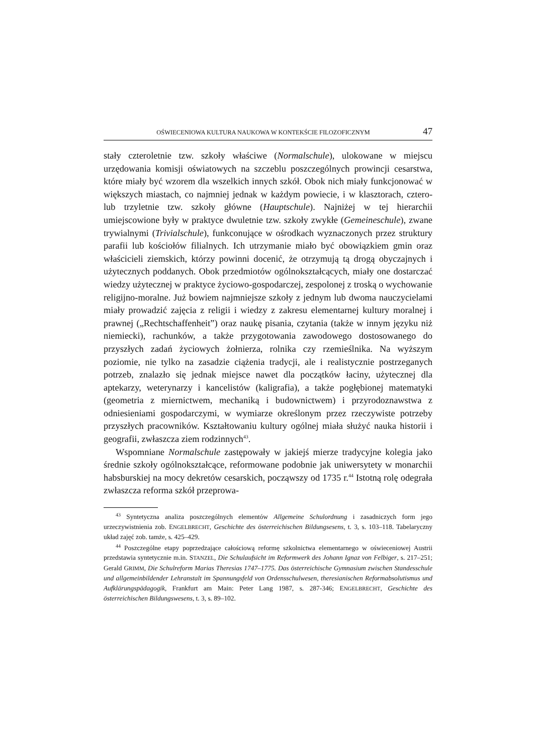OŚWIECENIOWA KULTURA NAUKOWA W KONTEKŚCIE FILOZOFICZNYM 47
stały czteroletnie tzw. szkoły właściwe (Normalschule), ulokowane w miejscu urzędowania komisji oświatowych na szczeblu poszczególnych prowincji cesarstwa, które miały być wzorem dla wszelkich innych szkół. Obok nich miały funkcjonować w większych miastach, co najmniej jednak w każdym powiecie, i w klasztorach, cztero- lub trzyletnie tzw. szkoły główne (Hauptschule). Najniżej w tej hierarchii umiejscowione były w praktyce dwuletnie tzw. szkoły zwykłe (Gemeineschule), zwane trywialnymi (Trivialschule), funkconujące w ośrodkach wyznaczonych przez struktury parafii lub kościołów filialnych. Ich utrzymanie miało być obowiązkiem gmin oraz właścicieli ziemskich, którzy powinni docenić, że otrzymują tą drogą obyczajnych i użytecznych poddanych. Obok przedmiotów ogólnokształcących, miały one dostarczać wiedzy użytecznej w praktyce życiowo-gospodarczej, zespolonej z troską o wychowanie religijno-moralne. Już bowiem najmniejsze szkoły z jednym lub dwoma nauczycielami miały prowadzić zajęcia z religii i wiedzy z zakresu elementarnej kultury moralnej i prawnej („Rechtschaffenheit”) oraz naukę pisania, czytania (także w innym języku niż niemiecki), rachunków, a także przygotowania zawodowego dostosowanego do przyszłych zadań życiowych żołnierza, rolnika czy rzemieślnika. Na wyższym poziomie, nie tylko na zasadzie ciążenia tradycji, ale i realistycznie postrzeganych potrzeb, znalazło się jednak miejsce nawet dla początków łaciny, użytecznej dla aptekarzy, weterynarzy i kancelistów (kaligrafia), a także pogłębionej matematyki (geometria z miernictwem, mechaniką i budownictwem) i przyrodoznawstwa z odniesieniami gospodarczymi, w wymiarze określonym przez rzeczywiste potrzeby przyszłych pracowników. Kształtowaniu kultury ogólnej miała służyć nauka historii i geografii, zwłaszcza ziem rodzinnych<sup>43</sup>.
Wspomniane Normalschule zastępowały w jakiejś mierze tradycyjne kolegia jako średnie szkoły ogólnokształcące, reformowane podobnie jak uniwersytety w monarchii habsburskiej na mocy dekretów cesarskich, począwszy od 1735 r.<sup>44</sup> Istotną rolę odegrała zwłaszcza reforma szkół przeprowa-
<sup>43</sup> Syntetyczna analiza poszczególnych elementów Allgemeine Schulordnung i zasadniczych form jego urzeczywistnienia zob. ENGELBRECHT, Geschichte des österreichischen Bildungsesens, t. 3, s. 103–118. Tabelaryczny układ zajęć zob. tamże, s. 425–429.
<sup>44</sup> Poszczególne etapy poprzedzające całościową reformę szkolnictwa elementarnego w oświeceniowej Austrii przedstawia syntetycznie m.in. STANZEL, Die Schulaufsicht im Reformwerk des Johann Ignaz von Felbiger, s. 217–251; Gerald GRIMM, Die Schulreform Marias Theresias 1747–1775. Das österreichische Gymnasium zwischen Standesschule und allgemeinbildender Lehranstalt im Spannungsfeld von Ordensschulwesen, theresianischen Reformabsolutismus und Aufklärungspädagogik, Frankfurt am Main: Peter Lang 1987, s. 287-346; ENGELBRECHT, Geschichte des österreichischen Bildungswesens, t. 3, s. 89–102.